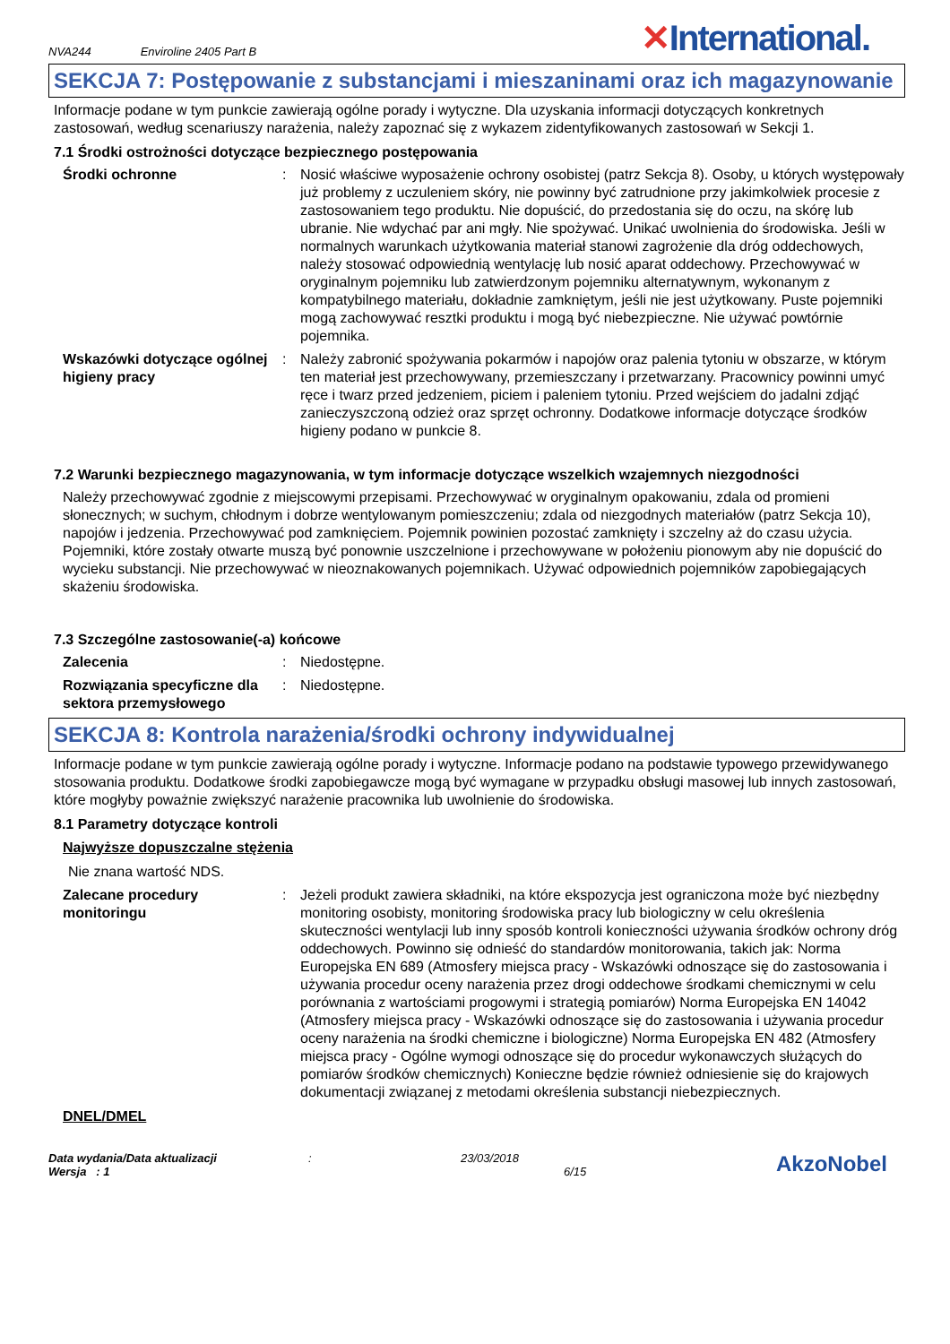NVA244 Enviroline 2405 Part B
✕International.
SEKCJA 7: Postępowanie z substancjami i mieszaninami oraz ich magazynowanie
Informacje podane w tym punkcie zawierają ogólne porady i wytyczne. Dla uzyskania informacji dotyczących konkretnych zastosowań, według scenariuszy narażenia, należy zapoznać się z wykazem zidentyfikowanych zastosowań w Sekcji 1.
7.1 Środki ostrożności dotyczące bezpiecznego postępowania
Środki ochronne : Nosić właściwe wyposażenie ochrony osobistej (patrz Sekcja 8). Osoby, u których występowały już problemy z uczuleniem skóry, nie powinny być zatrudnione przy jakimkolwiek procesie z zastosowaniem tego produktu. Nie dopuścić, do przedostania się do oczu, na skórę lub ubranie. Nie wdychać par ani mgły. Nie spożywać. Unikać uwolnienia do środowiska. Jeśli w normalnych warunkach użytkowania materiał stanowi zagrożenie dla dróg oddechowych, należy stosować odpowiednią wentylację lub nosić aparat oddechowy. Przechowywać w oryginalnym pojemniku lub zatwierdzonym pojemniku alternatywnym, wykonanym z kompatybilnego materiału, dokładnie zamkniętym, jeśli nie jest użytkowany. Puste pojemniki mogą zachowywać resztki produktu i mogą być niebezpieczne. Nie używać powtórnie pojemnika.
Wskazówki dotyczące ogólnej higieny pracy
: Należy zabronić spożywania pokarmów i napojów oraz palenia tytoniu w obszarze, w którym ten materiał jest przechowywany, przemieszczany i przetwarzany. Pracownicy powinni umyć ręce i twarz przed jedzeniem, piciem i paleniem tytoniu. Przed wejściem do jadalni zdjąć zanieczyszczoną odzież oraz sprzęt ochronny. Dodatkowe informacje dotyczące środków higieny podano w punkcie 8.
7.2 Warunki bezpiecznego magazynowania, w tym informacje dotyczące wszelkich wzajemnych niezgodności
Należy przechowywać zgodnie z miejscowymi przepisami. Przechowywać w oryginalnym opakowaniu, zdala od promieni słonecznych; w suchym, chłodnym i dobrze wentylowanym pomieszczeniu; zdala od niezgodnych materiałów (patrz Sekcja 10), napojów i jedzenia. Przechowywać pod zamknięciem. Pojemnik powinien pozostać zamknięty i szczelny aż do czasu użycia. Pojemniki, które zostały otwarte muszą być ponownie uszczelnione i przechowywane w położeniu pionowym aby nie dopuścić do wycieku substancji. Nie przechowywać w nieoznakowanych pojemnikach. Używać odpowiednich pojemników zapobiegających skażeniu środowiska.
7.3 Szczególne zastosowanie(-a) końcowe
Zalecenia : Niedostępne.
Rozwiązania specyficzne dla sektora przemysłowego
: Niedostępne.
SEKCJA 8: Kontrola narażenia/środki ochrony indywidualnej
Informacje podane w tym punkcie zawierają ogólne porady i wytyczne. Informacje podano na podstawie typowego przewidywanego stosowania produktu. Dodatkowe środki zapobiegawcze mogą być wymagane w przypadku obsługi masowej lub innych zastosowań, które mogłyby poważnie zwiększyć narażenie pracownika lub uwolnienie do środowiska.
8.1 Parametry dotyczące kontroli
Najwyższe dopuszczalne stężenia
Nie znana wartość NDS.
Zalecane procedury monitoringu
: Jeżeli produkt zawiera składniki, na które ekspozycja jest ograniczona może być niezbędny monitoring osobisty, monitoring środowiska pracy lub biologiczny w celu określenia skuteczności wentylacji lub inny sposób kontroli konieczności używania środków ochrony dróg oddechowych. Powinno się odnieść do standardów monitorowania, takich jak: Norma Europejska EN 689 (Atmosfery miejsca pracy - Wskazówki odnoszące się do zastosowania i używania procedur oceny narażenia przez drogi oddechowe środkami chemicznymi w celu porównania z wartościami progowymi i strategią pomiarów) Norma Europejska EN 14042 (Atmosfery miejsca pracy - Wskazówki odnoszące się do zastosowania i używania procedur oceny narażenia na środki chemiczne i biologiczne) Norma Europejska EN 482 (Atmosfery miejsca pracy - Ogólne wymogi odnoszące się do procedur wykonawczych służących do pomiarów środków chemicznych) Konieczne będzie również odniesienie się do krajowych dokumentacji związanej z metodami określenia substancji niebezpiecznych.
DNEL/DMEL
Data wydania/Data aktualizacji
Wersja : 1
:
23/03/2018
6/15
AkzoNobel